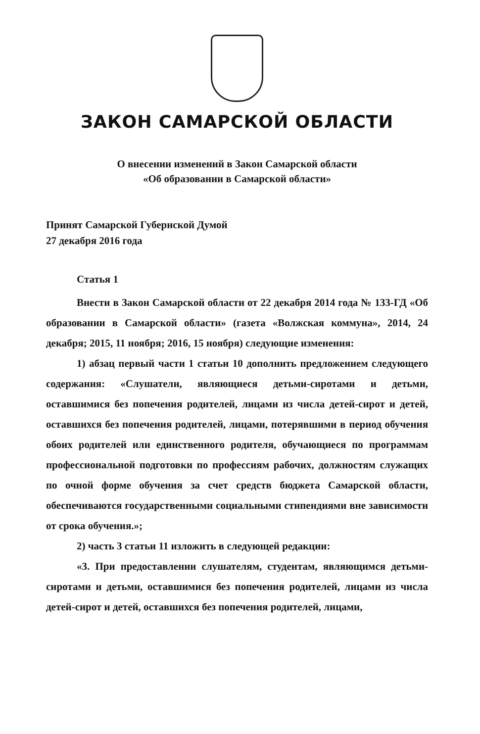ЗАКОН САМАРСКОЙ ОБЛАСТИ
О внесении изменений в Закон Самарской области
«Об образовании в Самарской области»
Принят Самарской Губернской Думой
27 декабря 2016 года
Статья 1
Внести в Закон Самарской области от 22 декабря 2014 года № 133-ГД «Об образовании в Самарской области» (газета «Волжская коммуна», 2014, 24 декабря; 2015, 11 ноября; 2016, 15 ноября) следующие изменения:
1) абзац первый части 1 статьи 10 дополнить предложением следующего содержания: «Слушатели, являющиеся детьми-сиротами и детьми, оставшимися без попечения родителей, лицами из числа детей-сирот и детей, оставшихся без попечения родителей, лицами, потерявшими в период обучения обоих родителей или единственного родителя, обучающиеся по программам профессиональной подготовки по профессиям рабочих, должностям служащих по очной форме обучения за счет средств бюджета Самарской области, обеспечиваются государственными социальными стипендиями вне зависимости от срока обучения.»;
2) часть 3 статьи 11 изложить в следующей редакции:
«3. При предоставлении слушателям, студентам, являющимся детьми-сиротами и детьми, оставшимися без попечения родителей, лицами из числа детей-сирот и детей, оставшихся без попечения родителей, лицами,